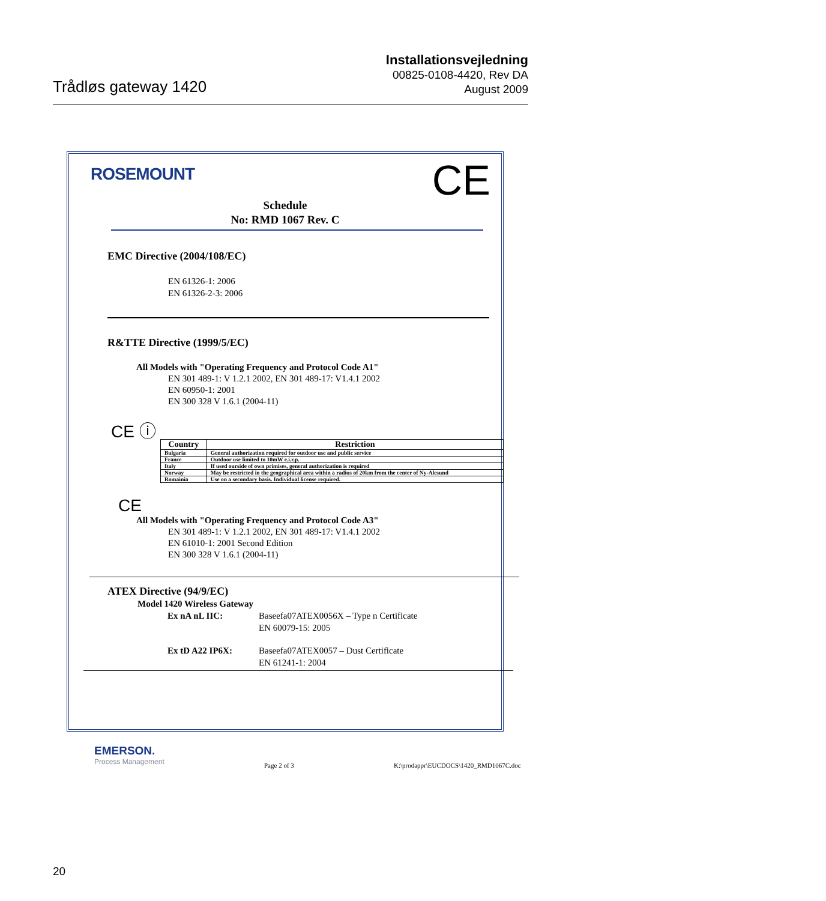Trådløs gateway 1420
Installationsvejledning
00825-0108-4420, Rev DA
August 2009
ROSEMOUNT CE
Schedule
No: RMD 1067 Rev. C
EMC Directive (2004/108/EC)
EN 61326-1: 2006
EN 61326-2-3: 2006
R&TTE Directive (1999/5/EC)
All Models with "Operating Frequency and Protocol Code A1"
EN 301 489-1: V 1.2.1 2002, EN 301 489-17: V1.4.1 2002
EN 60950-1: 2001
EN 300 328 V 1.6.1 (2004-11)
CE ⓘ
| Country | Restriction |
| --- | --- |
| Bulgaria | General authorization required for outdoor use and public service |
| France | Outdoor use limited to 10mW e.i.r.p. |
| Italy | If used ourside of own primises, general authorization is required |
| Norway | May be restricted in the geographical area within a radius of 20km from the center of Ny-Alesund |
| Romainia | Use on a secondary basis. Individual license required. |
CE
All Models with "Operating Frequency and Protocol Code A3"
EN 301 489-1: V 1.2.1 2002, EN 301 489-17: V1.4.1 2002
EN 61010-1: 2001 Second Edition
EN 300 328 V 1.6.1 (2004-11)
ATEX Directive (94/9/EC)
Model 1420 Wireless Gateway
Ex nA nL IIC: Baseefa07ATEX0056X – Type n Certificate
EN 60079-15: 2005
Ex tD A22 IP6X: Baseefa07ATEX0057 – Dust Certificate
EN 61241-1: 2004
EMERSON.
Process Management
Page 2 of 3
K:\prodappr\EUCDOCS\1420_RMD1067C.doc
20